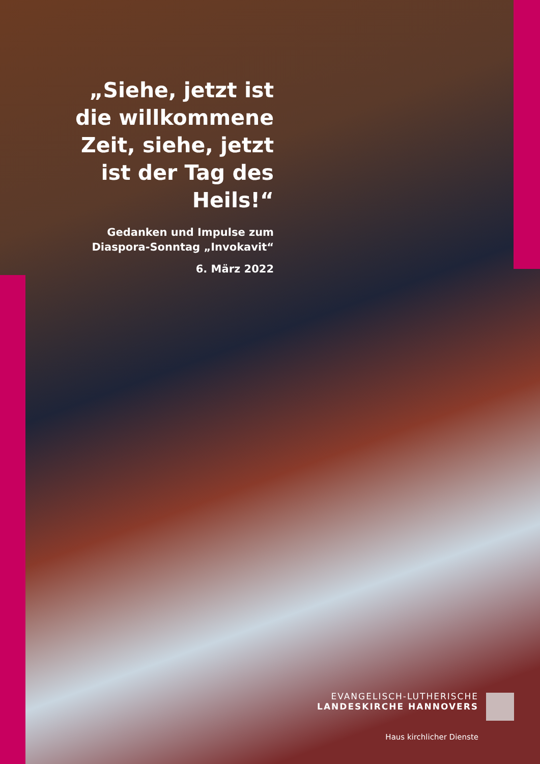„Siehe, jetzt ist die willkommene Zeit, siehe, jetzt ist der Tag des Heils!“
Gedanken und Impulse zum Diaspora-Sonntag „Invokavit“
6. März 2022
EVANGELISCH-LUTHERISCHE
LANDESKIRCHE HANNOVERS
Haus kirchlicher Dienste